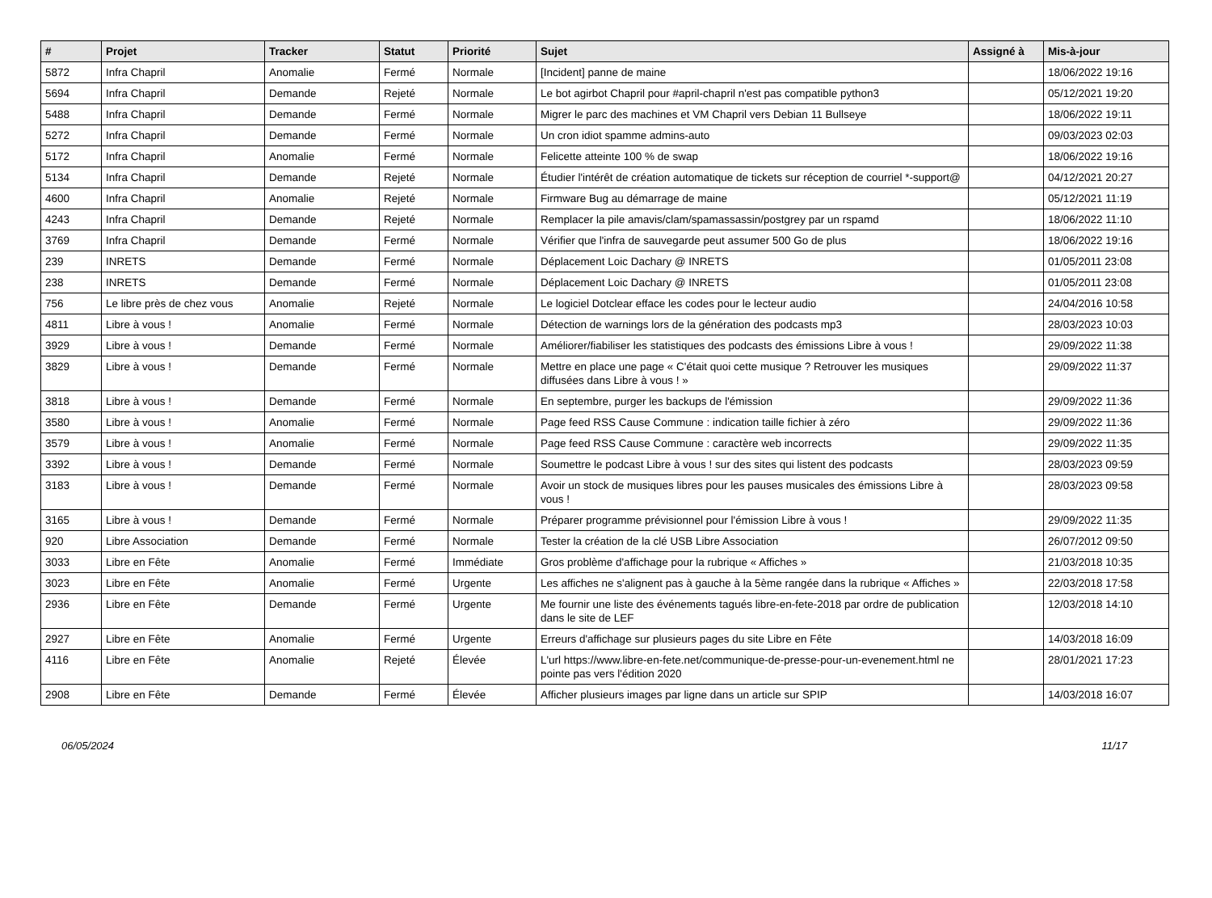| # | Projet | Tracker | Statut | Priorité | Sujet | Assigné à | Mis-à-jour |
| --- | --- | --- | --- | --- | --- | --- | --- |
| 5872 | Infra Chapril | Anomalie | Fermé | Normale | [Incident] panne de maine | | 18/06/2022 19:16 |
| 5694 | Infra Chapril | Demande | Rejeté | Normale | Le bot agirbot Chapril pour #april-chapril n'est pas compatible python3 | | 05/12/2021 19:20 |
| 5488 | Infra Chapril | Demande | Fermé | Normale | Migrer le parc des machines et VM Chapril vers Debian 11 Bullseye | | 18/06/2022 19:11 |
| 5272 | Infra Chapril | Demande | Fermé | Normale | Un cron idiot spamme admins-auto | | 09/03/2023 02:03 |
| 5172 | Infra Chapril | Anomalie | Fermé | Normale | Felicette atteinte 100 % de swap | | 18/06/2022 19:16 |
| 5134 | Infra Chapril | Demande | Rejeté | Normale | Étudier l'intérêt de création automatique de tickets sur réception de courriel *-support@ | | 04/12/2021 20:27 |
| 4600 | Infra Chapril | Anomalie | Rejeté | Normale | Firmware Bug au démarrage de maine | | 05/12/2021 11:19 |
| 4243 | Infra Chapril | Demande | Rejeté | Normale | Remplacer la pile amavis/clam/spamassassin/postgrey par un rspamd | | 18/06/2022 11:10 |
| 3769 | Infra Chapril | Demande | Fermé | Normale | Vérifier que l'infra de sauvegarde peut assumer 500 Go de plus | | 18/06/2022 19:16 |
| 239 | INRETS | Demande | Fermé | Normale | Déplacement Loic Dachary @ INRETS | | 01/05/2011 23:08 |
| 238 | INRETS | Demande | Fermé | Normale | Déplacement Loic Dachary @ INRETS | | 01/05/2011 23:08 |
| 756 | Le libre près de chez vous | Anomalie | Rejeté | Normale | Le logiciel Dotclear efface les codes pour le lecteur audio | | 24/04/2016 10:58 |
| 4811 | Libre à vous ! | Anomalie | Fermé | Normale | Détection de warnings lors de la génération des podcasts mp3 | | 28/03/2023 10:03 |
| 3929 | Libre à vous ! | Demande | Fermé | Normale | Améliorer/fiabiliser les statistiques des podcasts des émissions Libre à vous ! | | 29/09/2022 11:38 |
| 3829 | Libre à vous ! | Demande | Fermé | Normale | Mettre en place une page « C'était quoi cette musique ? Retrouver les musiques diffusées dans Libre à vous ! » | | 29/09/2022 11:37 |
| 3818 | Libre à vous ! | Demande | Fermé | Normale | En septembre, purger les backups de l'émission | | 29/09/2022 11:36 |
| 3580 | Libre à vous ! | Anomalie | Fermé | Normale | Page feed RSS Cause Commune : indication taille fichier à zéro | | 29/09/2022 11:36 |
| 3579 | Libre à vous ! | Anomalie | Fermé | Normale | Page feed RSS Cause Commune : caractère web incorrects | | 29/09/2022 11:35 |
| 3392 | Libre à vous ! | Demande | Fermé | Normale | Soumettre le podcast Libre à vous ! sur des sites qui listent des podcasts | | 28/03/2023 09:59 |
| 3183 | Libre à vous ! | Demande | Fermé | Normale | Avoir un stock de musiques libres pour les pauses musicales des émissions Libre à vous ! | | 28/03/2023 09:58 |
| 3165 | Libre à vous ! | Demande | Fermé | Normale | Préparer programme prévisionnel pour l'émission Libre à vous ! | | 29/09/2022 11:35 |
| 920 | Libre Association | Demande | Fermé | Normale | Tester la création de la clé USB Libre Association | | 26/07/2012 09:50 |
| 3033 | Libre en Fête | Anomalie | Fermé | Immédiate | Gros problème d'affichage pour la rubrique « Affiches » | | 21/03/2018 10:35 |
| 3023 | Libre en Fête | Anomalie | Fermé | Urgente | Les affiches ne s'alignent pas à gauche à la 5ème rangée dans la rubrique « Affiches » | | 22/03/2018 17:58 |
| 2936 | Libre en Fête | Demande | Fermé | Urgente | Me fournir une liste des événements tagués libre-en-fete-2018 par ordre de publication dans le site de LEF | | 12/03/2018 14:10 |
| 2927 | Libre en Fête | Anomalie | Fermé | Urgente | Erreurs d'affichage sur plusieurs pages du site Libre en Fête | | 14/03/2018 16:09 |
| 4116 | Libre en Fête | Anomalie | Rejeté | Élevée | L'url https://www.libre-en-fete.net/communique-de-presse-pour-un-evenement.html ne pointe pas vers l'édition 2020 | | 28/01/2021 17:23 |
| 2908 | Libre en Fête | Demande | Fermé | Élevée | Afficher plusieurs images par ligne dans un article sur SPIP | | 14/03/2018 16:07 |
06/05/2024 11/17